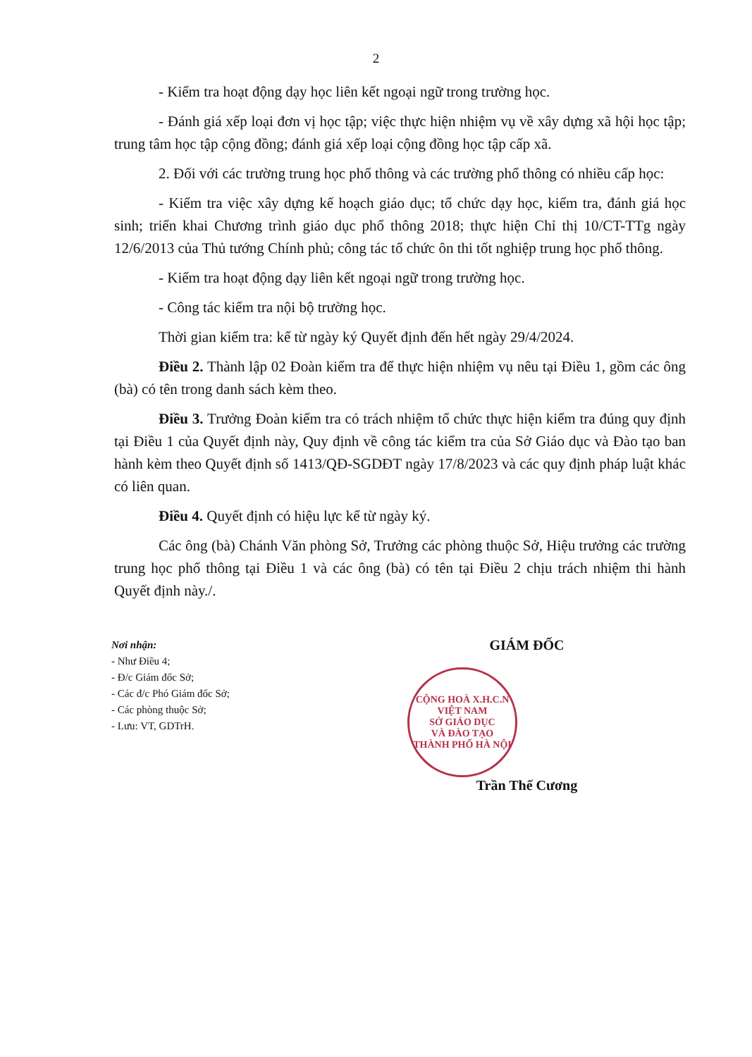2
- Kiểm tra hoạt động dạy học liên kết ngoại ngữ trong trường học.
- Đánh giá xếp loại đơn vị học tập; việc thực hiện nhiệm vụ về xây dựng xã hội học tập; trung tâm học tập cộng đồng; đánh giá xếp loại cộng đồng học tập cấp xã.
2. Đối với các trường trung học phổ thông và các trường phổ thông có nhiều cấp học:
- Kiểm tra việc xây dựng kế hoạch giáo dục; tổ chức dạy học, kiểm tra, đánh giá học sinh; triển khai Chương trình giáo dục phổ thông 2018; thực hiện Chỉ thị 10/CT-TTg ngày 12/6/2013 của Thủ tướng Chính phủ; công tác tổ chức ôn thi tốt nghiệp trung học phổ thông.
- Kiểm tra hoạt động dạy liên kết ngoại ngữ trong trường học.
- Công tác kiểm tra nội bộ trường học.
Thời gian kiểm tra: kể từ ngày ký Quyết định đến hết ngày 29/4/2024.
Điều 2. Thành lập 02 Đoàn kiểm tra để thực hiện nhiệm vụ nêu tại Điều 1, gồm các ông (bà) có tên trong danh sách kèm theo.
Điều 3. Trưởng Đoàn kiểm tra có trách nhiệm tổ chức thực hiện kiểm tra đúng quy định tại Điều 1 của Quyết định này, Quy định về công tác kiểm tra của Sở Giáo dục và Đào tạo ban hành kèm theo Quyết định số 1413/QĐ-SGDĐT ngày 17/8/2023 và các quy định pháp luật khác có liên quan.
Điều 4. Quyết định có hiệu lực kể từ ngày ký.
Các ông (bà) Chánh Văn phòng Sở, Trưởng các phòng thuộc Sở, Hiệu trưởng các trường trung học phổ thông tại Điều 1 và các ông (bà) có tên tại Điều 2 chịu trách nhiệm thi hành Quyết định này./.
Nơi nhận:
- Như Điều 4;
- Đ/c Giám đốc Sở;
- Các đ/c Phó Giám đốc Sở;
- Các phòng thuộc Sở;
- Lưu: VT, GDTrH.
GIÁM ĐỐC
CỘNG HOÀ X.H.C.N VIỆT NAM
SỞ GIÁO DỤC
VÀ ĐÀO TẠO
THÀNH PHỐ HÀ NỘI
Trần Thế Cương